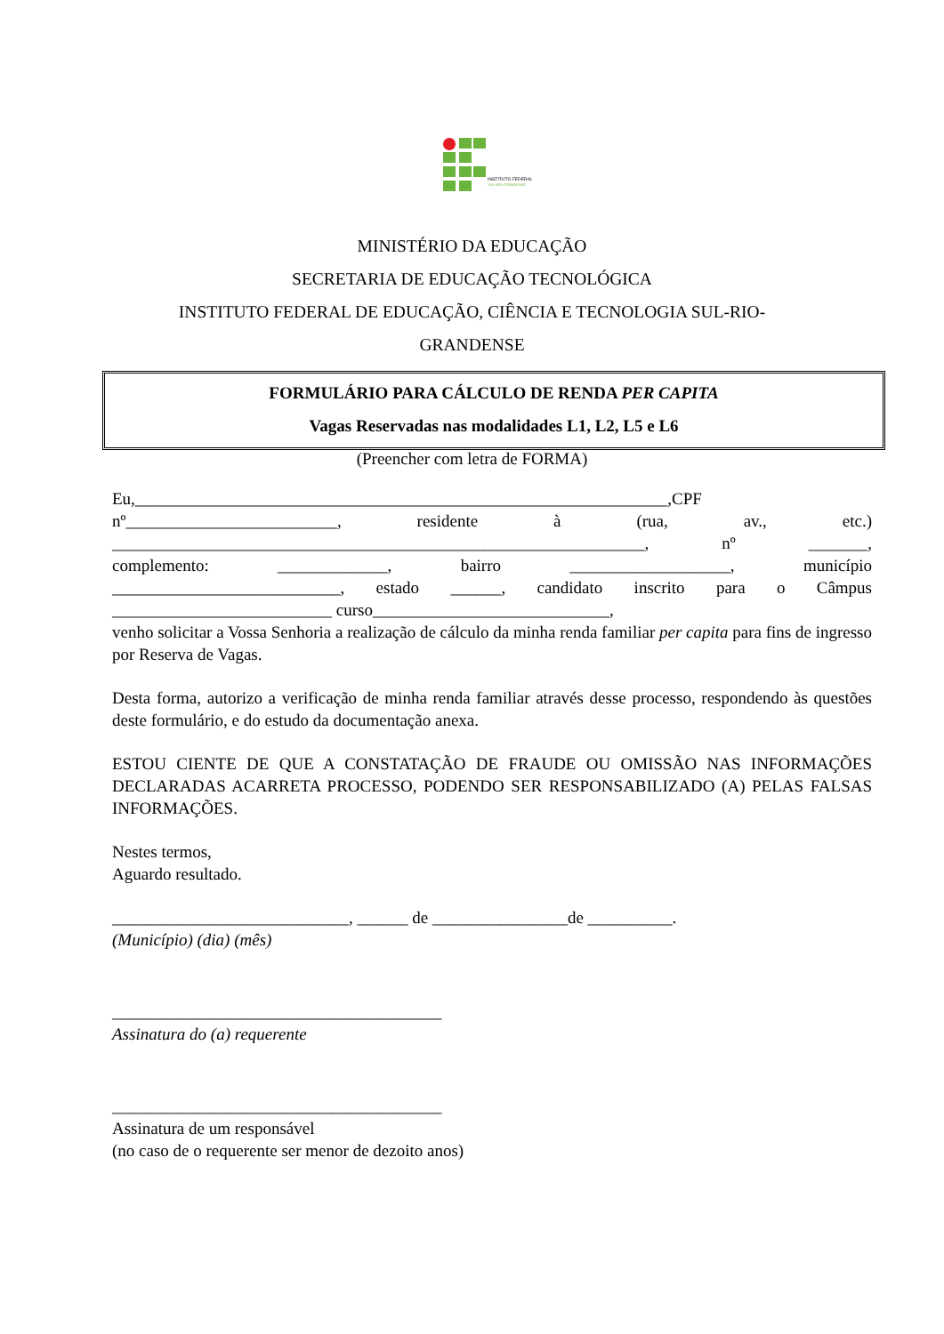INSTITUTO FEDERAL
SUL-RIO-GRANDENSE
MINISTÉRIO DA EDUCAÇÃO
SECRETARIA DE EDUCAÇÃO TECNOLÓGICA
INSTITUTO FEDERAL DE EDUCAÇÃO, CIÊNCIA E TECNOLOGIA SUL-RIO-
GRANDENSE
FORMULÁRIO PARA CÁLCULO DE RENDA PER CAPITA
Vagas Reservadas nas modalidades L1, L2, L5 e L6
(Preencher com letra de FORMA)
Eu,_______________________________________________________________,CPF
nº_________________________, residente à (rua, av., etc.)
_______________________________________________________________, nº _______,
complemento: _____________, bairro ___________________, município
___________________________, estado ______, candidato inscrito para o Câmpus
__________________________ curso____________________________,
venho solicitar a Vossa Senhoria a realização de cálculo da minha renda familiar per capita para fins de ingresso por Reserva de Vagas.
Desta forma, autorizo a verificação de minha renda familiar através desse processo, respondendo às questões deste formulário, e do estudo da documentação anexa.
ESTOU CIENTE DE QUE A CONSTATAÇÃO DE FRAUDE OU OMISSÃO NAS INFORMAÇÕES DECLARADAS ACARRETA PROCESSO, PODENDO SER RESPONSABILIZADO (A) PELAS FALSAS INFORMAÇÕES.
Nestes termos,
Aguardo resultado.
____________________________, ______ de ________________de __________.
(Município) (dia) (mês)
_______________________________________
Assinatura do (a) requerente
_______________________________________
Assinatura de um responsável
(no caso de o requerente ser menor de dezoito anos)